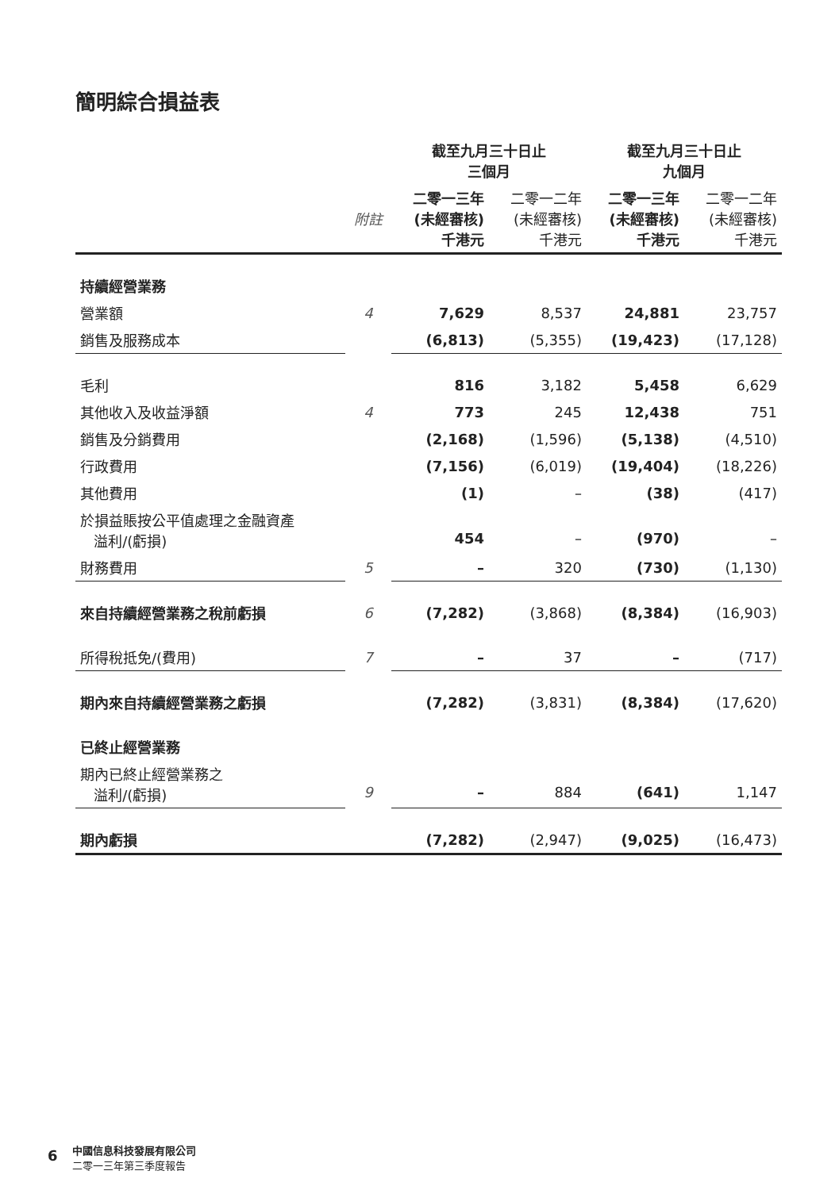簡明綜合損益表
| | | 截至九月三十日止 三個月 | | 截至九月三十日止 九個月 | |
| | 附註 | 二零一三年 (未經審核) 千港元 | 二零一二年 (未經審核) 千港元 | 二零一三年 (未經審核) 千港元 | 二零一二年 (未經審核) 千港元 |
| 持續經營業務 | | | | | |
| 營業額 | 4 | 7,629 | 8,537 | 24,881 | 23,757 |
| 銷售及服務成本 | | (6,813) | (5,355) | (19,423) | (17,128) |
| 毛利 | | 816 | 3,182 | 5,458 | 6,629 |
| 其他收入及收益淨額 | 4 | 773 | 245 | 12,438 | 751 |
| 銷售及分銷費用 | | (2,168) | (1,596) | (5,138) | (4,510) |
| 行政費用 | | (7,156) | (6,019) | (19,404) | (18,226) |
| 其他費用 | | (1) | – | (38) | (417) |
| 於損益賬按公平值處理之金融資產 溢利/(虧損) | | 454 | – | (970) | – |
| 財務費用 | 5 | – | 320 | (730) | (1,130) |
| 來自持續經營業務之稅前虧損 | 6 | (7,282) | (3,868) | (8,384) | (16,903) |
| 所得稅抵免/(費用) | 7 | – | 37 | – | (717) |
| 期內來自持續經營業務之虧損 | | (7,282) | (3,831) | (8,384) | (17,620) |
| 已終止經營業務 | | | | | |
| 期內已終止經營業務之 溢利/(虧損) | 9 | – | 884 | (641) | 1,147 |
| 期內虧損 | | (7,282) | (2,947) | (9,025) | (16,473) |
6
中國信息科技發展有限公司
二零一三年第三季度報告